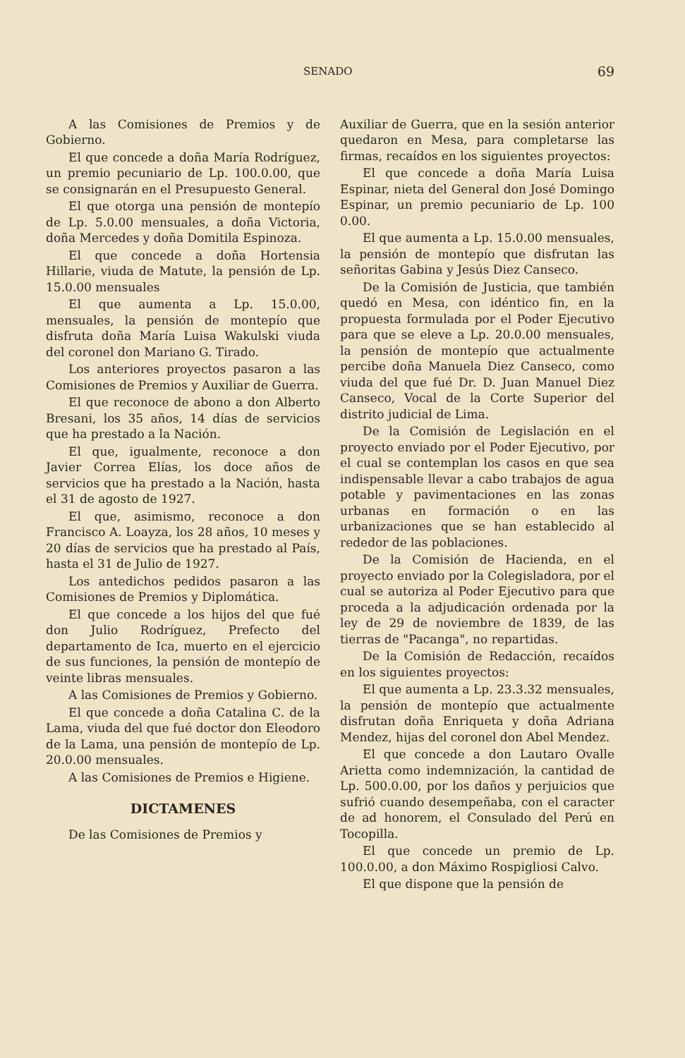SENADO 69
A las Comisiones de Premios y de Gobierno.
El que concede a doña María Rodríguez, un premio pecuniario de Lp. 100.0.00, que se consignarán en el Presupuesto General.
El que otorga una pensión de montepío de Lp. 5.0.00 mensuales, a doña Victoria, doña Mercedes y doña Domitila Espinoza.
El que concede a doña Hortensia Hillarie, viuda de Matute, la pensión de Lp. 15.0.00 mensuales
El que aumenta a Lp. 15.0.00, mensuales, la pensión de montepío que disfruta doña María Luisa Wakulski viuda del coronel don Mariano G. Tirado.
Los anteriores proyectos pasaron a las Comisiones de Premios y Auxiliar de Guerra.
El que reconoce de abono a don Alberto Bresani, los 35 años, 14 días de servicios que ha prestado a la Nación.
El que, igualmente, reconoce a don Javier Correa Elías, los doce años de servicios que ha prestado a la Nación, hasta el 31 de agosto de 1927.
El que, asimismo, reconoce a don Francisco A. Loayza, los 28 años, 10 meses y 20 días de servicios que ha prestado al País, hasta el 31 de Julio de 1927.
Los antedichos pedidos pasaron a las Comisiones de Premios y Diplomática.
El que concede a los hijos del que fué don Julio Rodríguez, Prefecto del departamento de Ica, muerto en el ejercicio de sus funciones, la pensión de montepío de veinte libras mensuales.
A las Comisiones de Premios y Gobierno.
El que concede a doña Catalina C. de la Lama, viuda del que fué doctor don Eleodoro de la Lama, una pensión de montepío de Lp. 20.0.00 mensuales.
A las Comisiones de Premios e Higiene.
DICTAMENES
De las Comisiones de Premios y
Auxiliar de Guerra, que en la sesión anterior quedaron en Mesa, para completarse las firmas, recaídos en los siguientes proyectos:
El que concede a doña María Luisa Espinar, nieta del General don José Domingo Espinar, un premio pecuniario de Lp. 100 0.00.
El que aumenta a Lp. 15.0.00 mensuales, la pensión de montepío que disfrutan las señoritas Gabina y Jesús Diez Canseco.
De la Comisión de Justicia, que también quedó en Mesa, con idéntico fin, en la propuesta formulada por el Poder Ejecutivo para que se eleve a Lp. 20.0.00 mensuales, la pensión de montepío que actualmente percibe doña Manuela Diez Canseco, como viuda del que fué Dr. D. Juan Manuel Diez Canseco, Vocal de la Corte Superior del distrito judicial de Lima.
De la Comisión de Legislación en el proyecto enviado por el Poder Ejecutivo, por el cual se contemplan los casos en que sea indispensable llevar a cabo trabajos de agua potable y pavimentaciones en las zonas urbanas en formación o en las urbanizaciones que se han establecido al rededor de las poblaciones.
De la Comisión de Hacienda, en el proyecto enviado por la Colegisladora, por el cual se autoriza al Poder Ejecutivo para que proceda a la adjudicación ordenada por la ley de 29 de noviembre de 1839, de las tierras de "Pacanga", no repartidas.
De la Comisión de Redacción, recaídos en los siguientes proyectos:
El que aumenta a Lp. 23.3.32 mensuales, la pensión de montepío que actualmente disfrutan doña Enriqueta y doña Adriana Mendez, hijas del coronel don Abel Mendez.
El que concede a don Lautaro Ovalle Arietta como indemnización, la cantidad de Lp. 500.0.00, por los daños y perjuicios que sufrió cuando desempeñaba, con el caracter de ad honorem, el Consulado del Perú en Tocopilla.
El que concede un premio de Lp. 100.0.00, a don Máximo Rospigliosi Calvo.
El que dispone que la pensión de